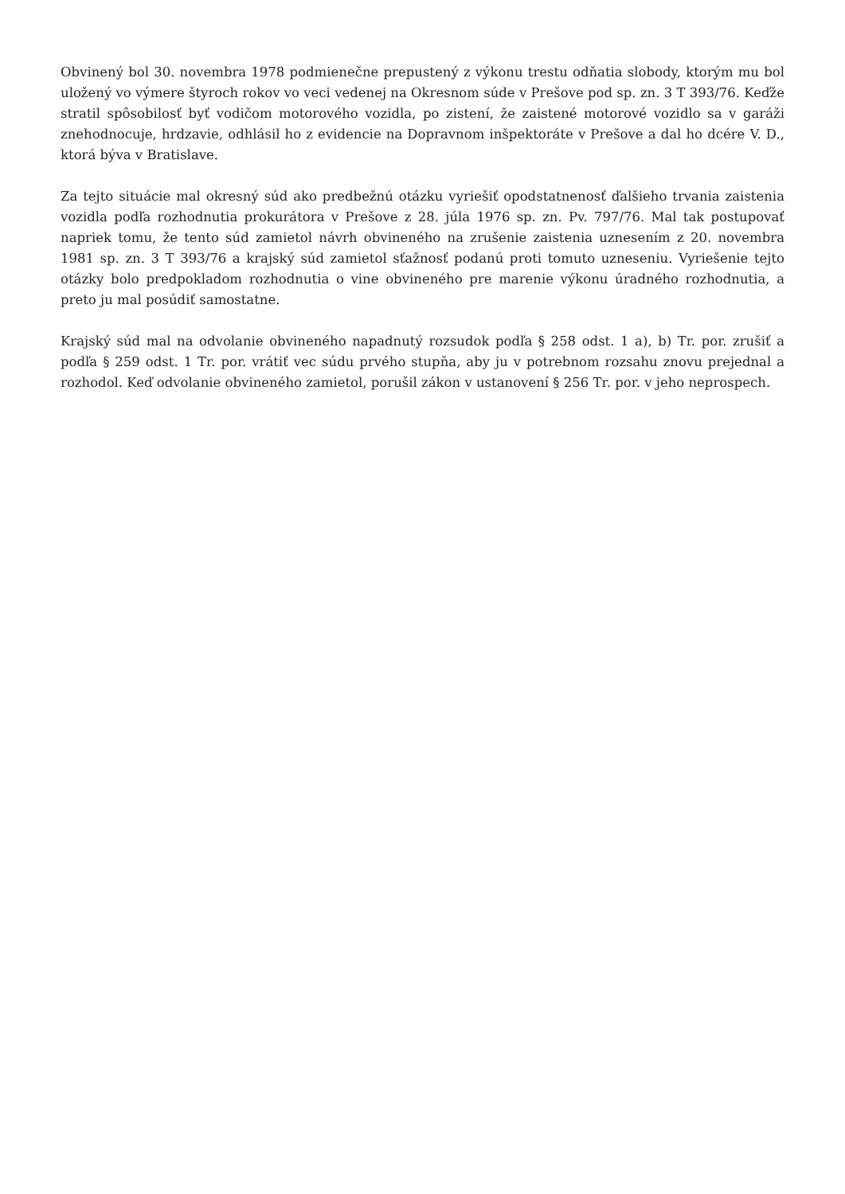Obvinený bol 30. novembra 1978 podmienečne prepustený z výkonu trestu odňatia slobody, ktorým mu bol uložený vo výmere štyroch rokov vo veci vedenej na Okresnom súde v Prešove pod sp. zn. 3 T 393/76. Keďže stratil spôsobilosť byť vodičom motorového vozidla, po zistení, že zaistené motorové vozidlo sa v garáži znehodnocuje, hrdzavie, odhlásil ho z evidencie na Dopravnom inšpektoráte v Prešove a dal ho dcére V. D., ktorá býva v Bratislave.
Za tejto situácie mal okresný súd ako predbežnú otázku vyriešiť opodstatnenosť ďalšieho trvania zaistenia vozidla podľa rozhodnutia prokurátora v Prešove z 28. júla 1976 sp. zn. Pv. 797/76. Mal tak postupovať napriek tomu, že tento súd zamietol návrh obvineného na zrušenie zaistenia uznesením z 20. novembra 1981 sp. zn. 3 T 393/76 a krajský súd zamietol sťažnosť podanú proti tomuto uzneseniu. Vyriešenie tejto otázky bolo predpokladom rozhodnutia o vine obvineného pre marenie výkonu úradného rozhodnutia, a preto ju mal posúdiť samostatne.
Krajský súd mal na odvolanie obvineného napadnutý rozsudok podľa § 258 odst. 1 a), b) Tr. por. zrušiť a podľa § 259 odst. 1 Tr. por. vrátiť vec súdu prvého stupňa, aby ju v potrebnom rozsahu znovu prejednal a rozhodol. Keď odvolanie obvineného zamietol, porušil zákon v ustanovení § 256 Tr. por. v jeho neprospech.